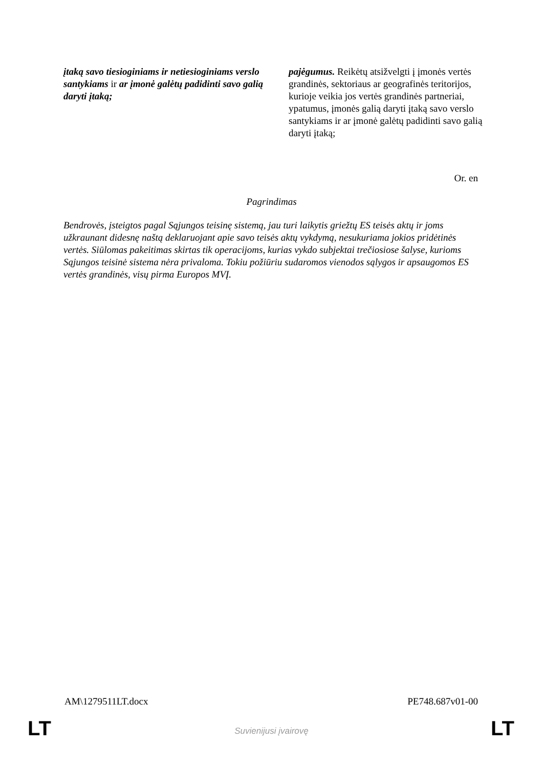| įtaką savo tiesioginiams ir netiesioginiams verslo santykiams ir ar įmonė galėtų padidinti savo galią daryti įtaką; | pajėgumus. Reikėtų atsižvelgti į įmonės vertės grandinės, sektoriaus ar geografinės teritorijos, kurioje veikia jos vertės grandinės partneriai, ypatumus, įmonės galią daryti įtaką savo verslo santykiams ir ar įmonė galėtų padidinti savo galią daryti įtaką; |
Or. en
Pagrindimas
Bendrovės, įsteigtos pagal Sąjungos teisinę sistemą, jau turi laikytis griežtų ES teisės aktų ir joms užkraunant didesnę naštą deklaruojant apie savo teisės aktų vykdymą, nesukuriama jokios pridėtinės vertės. Siūlomas pakeitimas skirtas tik operacijoms, kurias vykdo subjektai trečiosiose šalyse, kurioms Sąjungos teisinė sistema nėra privaloma. Tokiu požiūriu sudaromos vienodos sąlygos ir apsaugomos ES vertės grandinės, visų pirma Europos MVĮ.
AM\1279511LT.docx PE748.687v01-00
LT
Suvienijusi įvairovę LT